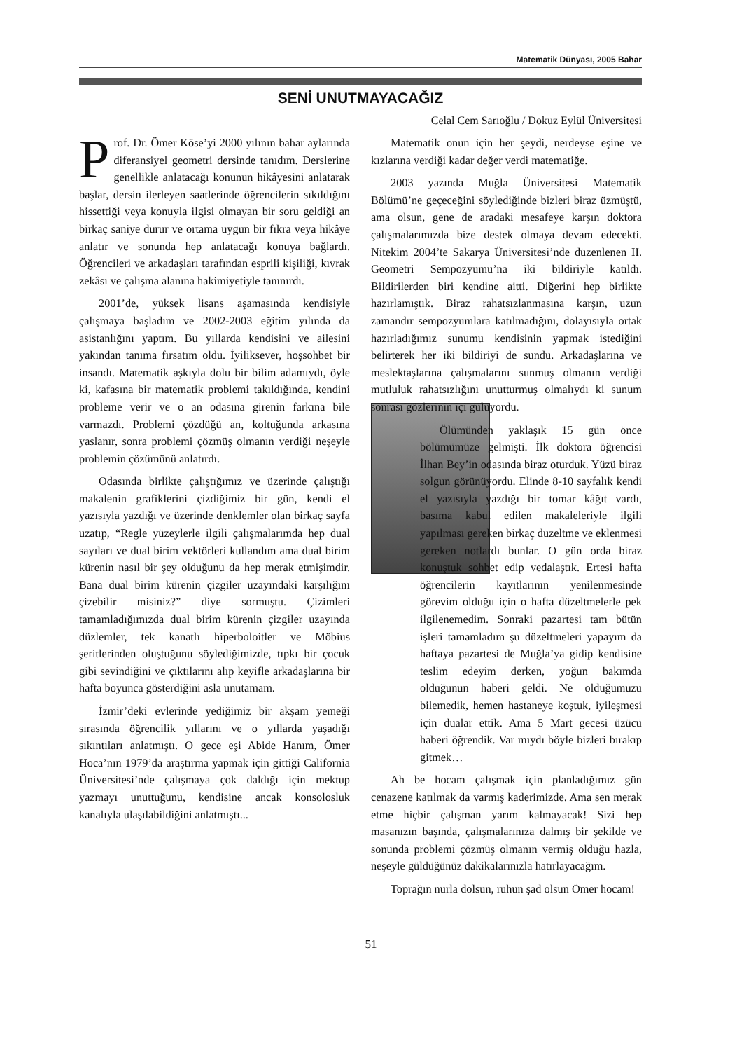Matematik Dünyası, 2005 Bahar
SENİ UNUTMAYACAĞIZ
Celal Cem Sarıoğlu / Dokuz Eylül Üniversitesi
Prof. Dr. Ömer Köse’yi 2000 yılının bahar aylarında diferansiyel geometri dersinde tanıdım. Derslerine genellikle anlatacağı konunun hikâyesini anlatarak başlar, dersin ilerleyen saatlerinde öğrencilerin sıkıldığını hissettiği veya konuyla ilgisi olmayan bir soru geldiği an birkaç saniye durur ve ortama uygun bir fıkra veya hikâye anlatır ve sonunda hep anlatacağı konuya bağlardı. Öğrencileri ve arkadaşları tarafından esprili kişiliği, kıvrak zekâsı ve çalışma alanına hakimiyetiyle tanınırdı.
2001’de, yüksek lisans aşamasında kendisiyle çalışmaya başladım ve 2002-2003 eğitim yılında da asistanlığını yaptım. Bu yıllarda kendisini ve ailesini yakından tanıma fırsatım oldu. İyiliksever, hoşsohbet bir insandı. Matematik aşkıyla dolu bir bilim adamıydı, öyle ki, kafasına bir matematik problemi takıldığında, kendini probleme verir ve o an odasına girenin farkına bile varmazdı. Problemi çözdüğü an, koltuğunda arkasına yaslanır, sonra problemi çözmüş olmanın verdiği neşeyle problemin çözümünü anlatırdı.
Odasında birlikte çalıştığımız ve üzerinde çalıştığı makalenin grafiklerini çizdiğimiz bir gün, kendi el yazısıyla yazdığı ve üzerinde denklemler olan birkaç sayfa uzatıp, “Regle yüzeylerle ilgili çalışmalarımda hep dual sayıları ve dual birim vektörleri kullandım ama dual birim kürenin nasıl bir şey olduğunu da hep merak etmişimdir. Bana dual birim kürenin çizgiler uzayındaki karşılığını çizebilir misiniz?” diye sormuştu. Çizimleri tamamladığımızda dual birim kürenin çizgiler uzayında düzlemler, tek kanatlı hiperboloitler ve Möbius şeritlerinden oluştuğunu söylediğimizde, tıpkı bir çocuk gibi sevindiğini ve çıktılarını alıp keyifle arkadaşlarına bir hafta boyunca gösterdiğini asla unutamam.
İzmir’deki evlerinde yediğimiz bir akşam yemeği sırasında öğrencilik yıllarını ve o yıllarda yaşadığı sıkıntıları anlatmıştı. O gece eşi Abide Hanım, Ömer Hoca’nın 1979’da araştırma yapmak için gittiği California Üniversitesi’nde çalışmaya çok daldığı için mektup yazmayı unuttuğunu, kendisine ancak konsolosluk kanalıyla ulaşılabildiğini anlatmıştı...
Matematik onun için her şeydi, nerdeyse eşine ve kızlarına verdiği kadar değer verdi matematiğe.
2003 yazında Muğla Üniversitesi Matematik Bölümü’ne geçeceğini söylediğinde bizleri biraz üzmüştü, ama olsun, gene de aradaki mesafeye karşın doktora çalışmalarımızda bize destek olmaya devam edecekti. Nitekim 2004’te Sakarya Üniversitesi’nde düzenlenen II. Geometri Sempozyumu’na iki bildiriyle katıldı. Bildirilerden biri kendine aitti. Diğerini hep birlikte hazırlamıştık. Biraz rahatsızlanmasına karşın, uzun zamandır sempozyumlara katılmadığını, dolayısıyla ortak hazırladığımız sunumu kendisinin yapmak istediğini belirterek her iki bildiriyi de sundu. Arkadaşlarına ve meslektaşlarına çalışmalarını sunmuş olmanın verdiği mutluluk rahatsızlığını unutturmuş olmalıydı ki sunum sonrası gözlerinin içi gülüyordu.
Ölümünden yaklaşık 15 gün önce bölümümüze gelmişti. İlk doktora öğrencisi İlhan Bey’in odasında biraz oturduk. Yüzü biraz solgun görünüyordu. Elinde 8-10 sayfalık kendi el yazısıyla yazdığı bir tomar kâğıt vardı, basıma kabul edilen makaleleriyle ilgili yapılması gereken birkaç düzeltme ve eklenmesi gereken notlardı bunlar. O gün orda biraz konuştuk sohbet edip vedalaştık. Ertesi hafta öğrencilerin kayıtlarının yenilenmesinde görevim olduğu için o hafta düzeltmelerle pek ilgilenemedim. Sonraki pazartesi tam bütün işleri tamamladım şu düzeltmeleri yapayım da haftaya pazartesi de Muğla’ya gidip kendisine teslim edeyim derken, yoğun bakımda olduğunun haberi geldi. Ne olduğumuzu bilemedik, hemen hastaneye koştuk, iyileşmesi için dualar ettik. Ama 5 Mart gecesi üzücü haberi öğrendik. Var mıydı böyle bizleri bırakıp gitmek…
Ah be hocam çalışmak için planladığımız gün cenazene katılmak da varmış kaderimizde. Ama sen merak etme hiçbir çalışman yarım kalmayacak! Sizi hep masanızın başında, çalışmalarınıza dalmış bir şekilde ve sonunda problemi çözmüş olmanın vermiş olduğu hazla, neşeyle güldüğünüz dakikalarınızla hatırlayacağım.
Toprağın nurla dolsun, ruhun şad olsun Ömer hocam!
51